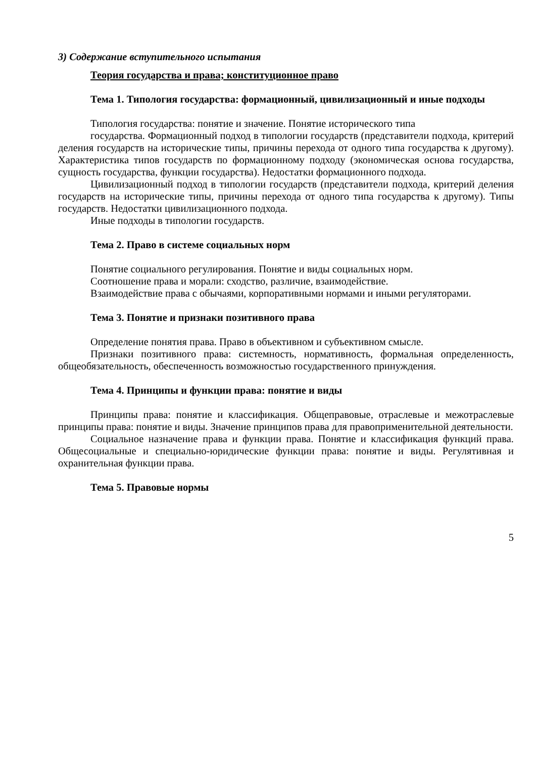3) Содержание вступительного испытания
Теория государства и права; конституционное право
Тема 1. Типология государства: формационный, цивилизационный и иные подходы
Типология государства: понятие и значение. Понятие исторического типа
государства. Формационный подход в типологии государств (представители подхода, критерий деления государств на исторические типы, причины перехода от одного типа государства к другому). Характеристика типов государств по формационному подходу (экономическая основа государства, сущность государства, функции государства). Недостатки формационного подхода.
Цивилизационный подход в типологии государств (представители подхода, критерий деления государств на исторические типы, причины перехода от одного типа государства к другому). Типы государств. Недостатки цивилизационного подхода.
Иные подходы в типологии государств.
Тема 2. Право в системе социальных норм
Понятие социального регулирования. Понятие и виды социальных норм.
Соотношение права и морали: сходство, различие, взаимодействие.
Взаимодействие права с обычаями, корпоративными нормами и иными регуляторами.
Тема 3. Понятие и признаки позитивного права
Определение понятия права. Право в объективном и субъективном смысле.
Признаки позитивного права: системность, нормативность, формальная определенность, общеобязательность, обеспеченность возможностью государственного принуждения.
Тема 4. Принципы и функции права: понятие и виды
Принципы права: понятие и классификация. Общеправовые, отраслевые и межотраслевые принципы права: понятие и виды. Значение принципов права для правоприменительной деятельности.
Социальное назначение права и функции права. Понятие и классификация функций права. Общесоциальные и специально-юридические функции права: понятие и виды. Регулятивная и охранительная функции права.
Тема 5. Правовые нормы
5